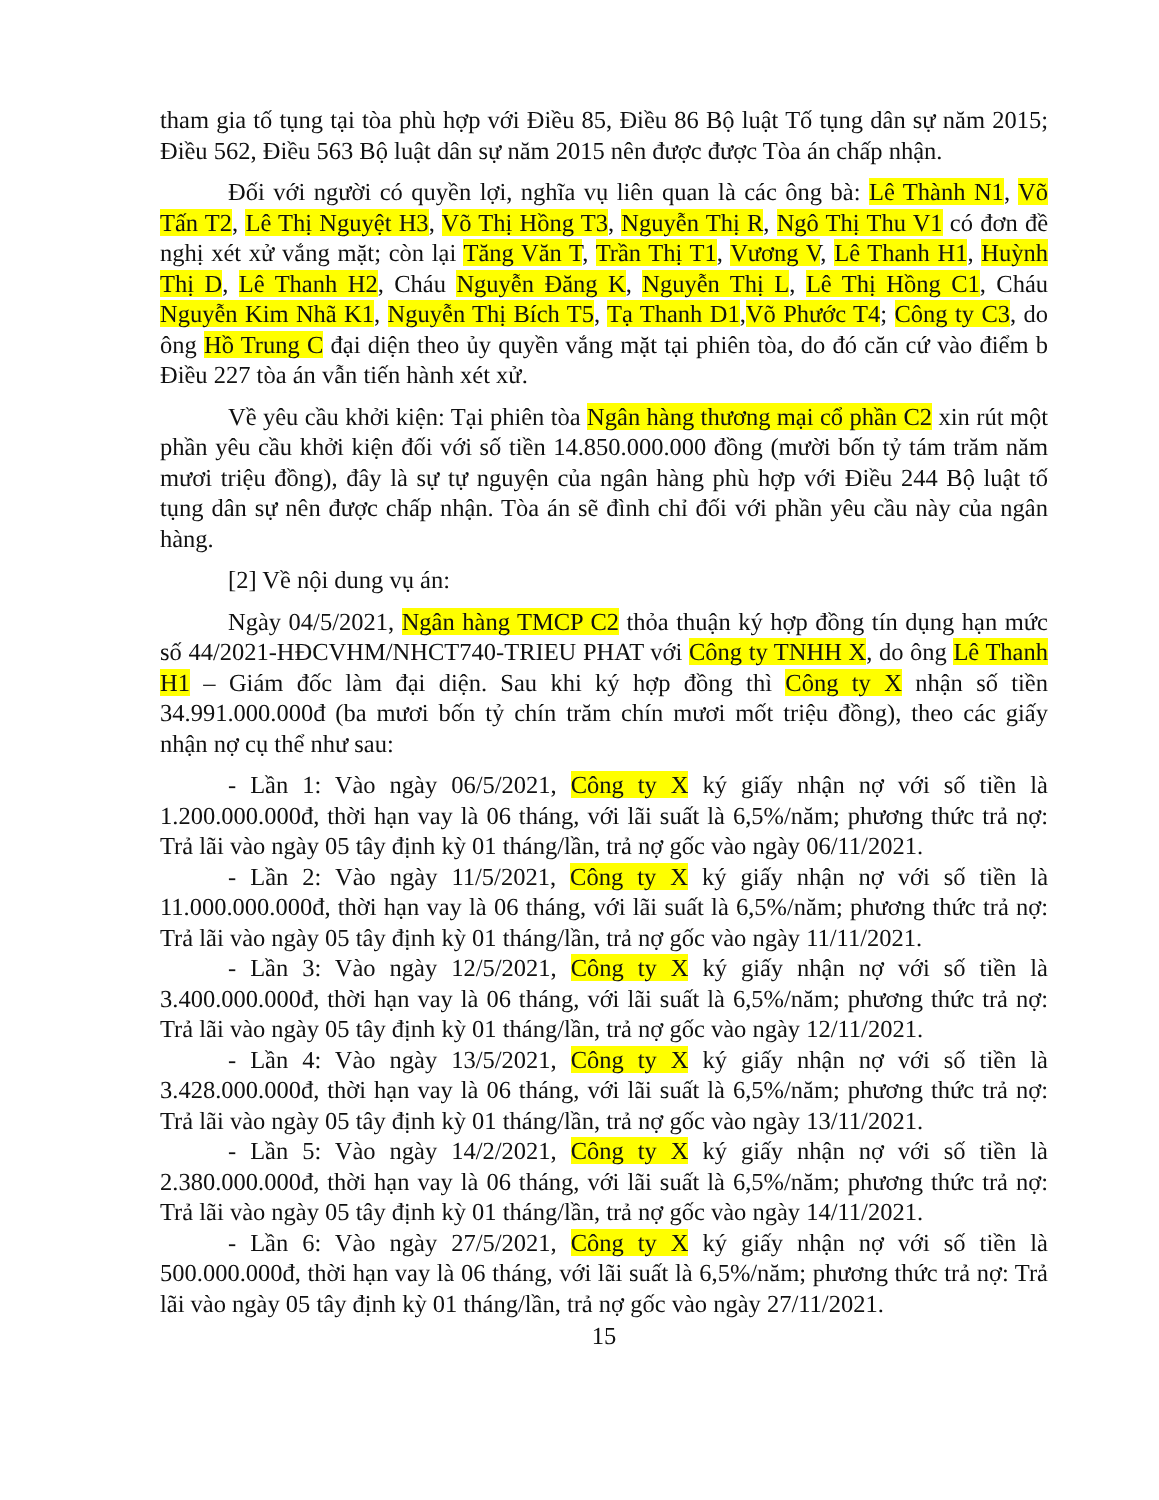tham gia tố tụng tại tòa phù hợp với Điều 85, Điều 86 Bộ luật Tố tụng dân sự năm 2015; Điều 562, Điều 563 Bộ luật dân sự năm 2015 nên được được Tòa án chấp nhận.
Đối với người có quyền lợi, nghĩa vụ liên quan là các ông bà: Lê Thành N1, Võ Tấn T2, Lê Thị Nguyệt H3, Võ Thị Hồng T3, Nguyễn Thị R, Ngô Thị Thu V1 có đơn đề nghị xét xử vắng mặt; còn lại Tăng Văn T, Trần Thị T1, Vương V, Lê Thanh H1, Huỳnh Thị D, Lê Thanh H2, Cháu Nguyễn Đăng K, Nguyễn Thị L, Lê Thị Hồng C1, Cháu Nguyễn Kim Nhã K1, Nguyễn Thị Bích T5, Tạ Thanh D1,Võ Phước T4; Công ty C3, do ông Hồ Trung C đại diện theo ủy quyền vắng mặt tại phiên tòa, do đó căn cứ vào điểm b Điều 227 tòa án vẫn tiến hành xét xử.
Về yêu cầu khởi kiện: Tại phiên tòa Ngân hàng thương mại cổ phần C2 xin rút một phần yêu cầu khởi kiện đối với số tiền 14.850.000.000 đồng (mười bốn tỷ tám trăm năm mươi triệu đồng), đây là sự tự nguyện của ngân hàng phù hợp với Điều 244 Bộ luật tố tụng dân sự nên được chấp nhận. Tòa án sẽ đình chỉ đối với phần yêu cầu này của ngân hàng.
[2] Về nội dung vụ án:
Ngày 04/5/2021, Ngân hàng TMCP C2 thỏa thuận ký hợp đồng tín dụng hạn mức số 44/2021-HĐCVHM/NHCT740-TRIEU PHAT với Công ty TNHH X, do ông Lê Thanh H1 – Giám đốc làm đại diện. Sau khi ký hợp đồng thì Công ty X nhận số tiền 34.991.000.000đ (ba mươi bốn tỷ chín trăm chín mươi mốt triệu đồng), theo các giấy nhận nợ cụ thể như sau:
- Lần 1: Vào ngày 06/5/2021, Công ty X ký giấy nhận nợ với số tiền là 1.200.000.000đ, thời hạn vay là 06 tháng, với lãi suất là 6,5%/năm; phương thức trả nợ: Trả lãi vào ngày 05 tây định kỳ 01 tháng/lần, trả nợ gốc vào ngày 06/11/2021.
- Lần 2: Vào ngày 11/5/2021, Công ty X ký giấy nhận nợ với số tiền là 11.000.000.000đ, thời hạn vay là 06 tháng, với lãi suất là 6,5%/năm; phương thức trả nợ: Trả lãi vào ngày 05 tây định kỳ 01 tháng/lần, trả nợ gốc vào ngày 11/11/2021.
- Lần 3: Vào ngày 12/5/2021, Công ty X ký giấy nhận nợ với số tiền là 3.400.000.000đ, thời hạn vay là 06 tháng, với lãi suất là 6,5%/năm; phương thức trả nợ: Trả lãi vào ngày 05 tây định kỳ 01 tháng/lần, trả nợ gốc vào ngày 12/11/2021.
- Lần 4: Vào ngày 13/5/2021, Công ty X ký giấy nhận nợ với số tiền là 3.428.000.000đ, thời hạn vay là 06 tháng, với lãi suất là 6,5%/năm; phương thức trả nợ: Trả lãi vào ngày 05 tây định kỳ 01 tháng/lần, trả nợ gốc vào ngày 13/11/2021.
- Lần 5: Vào ngày 14/2/2021, Công ty X ký giấy nhận nợ với số tiền là 2.380.000.000đ, thời hạn vay là 06 tháng, với lãi suất là 6,5%/năm; phương thức trả nợ: Trả lãi vào ngày 05 tây định kỳ 01 tháng/lần, trả nợ gốc vào ngày 14/11/2021.
- Lần 6: Vào ngày 27/5/2021, Công ty X ký giấy nhận nợ với số tiền là 500.000.000đ, thời hạn vay là 06 tháng, với lãi suất là 6,5%/năm; phương thức trả nợ: Trả lãi vào ngày 05 tây định kỳ 01 tháng/lần, trả nợ gốc vào ngày 27/11/2021.
15